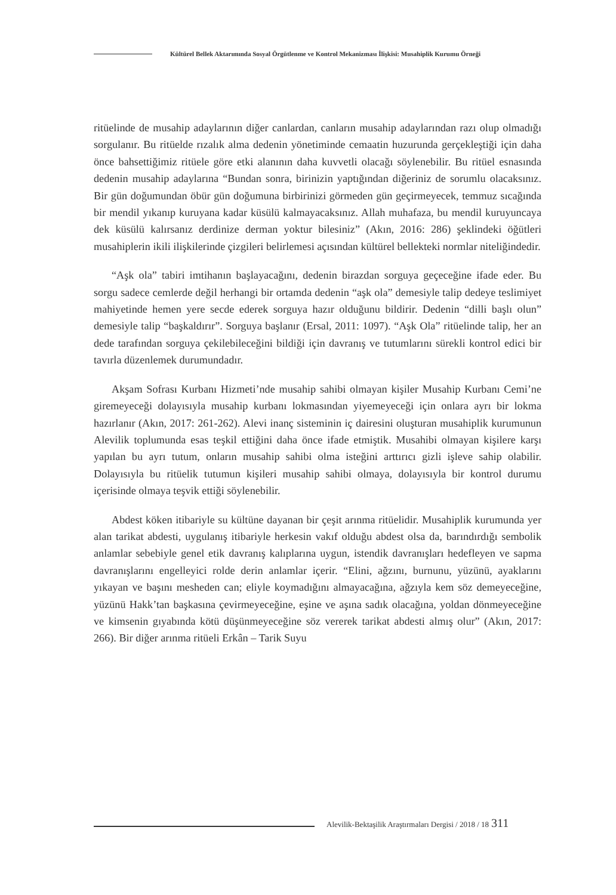Kültürel Bellek Aktarımında Sosyal Örgütlenme ve Kontrol Mekanizması İlişkisi: Musahiplik Kurumu Örneği
ritüelinde de musahip adaylarının diğer canlardan, canların musahip adaylarından razı olup olmadığı sorgulanır. Bu ritüelde rızalık alma dedenin yönetiminde cemaatin huzurunda gerçekleştiği için daha önce bahsettiğimiz ritüele göre etki alanının daha kuvvetli olacağı söylenebilir. Bu ritüel esnasında dedenin musahip adaylarına “Bundan sonra, birinizin yaptığından diğeriniz de sorumlu olacaksınız. Bir gün doğumundan öbür gün doğumuna birbirinizi görmeden gün geçirmeyecek, temmuz sıcağında bir mendil yıkanıp kuruyana kadar küsülü kalmayacaksınız. Allah muhafaza, bu mendil kuruyuncaya dek küsülü kalırsanız derdinize derman yoktur bilesiniz” (Akın, 2016: 286) şeklindeki öğütleri musahiplerin ikili ilişkilerinde çizgileri belirlemesi açısından kültürel bellekteki normlar niteliğindedir.
“Aşk ola” tabiri imtihanın başlayacağını, dedenin birazdan sorguya geçeceğine ifade eder. Bu sorgu sadece cemlerde değil herhangi bir ortamda dedenin “aşk ola” demesiyle talip dedeye teslimiyet mahiyetinde hemen yere secde ederek sorguya hazır olduğunu bildirir. Dedenin “dilli başlı olun” demesiyle talip “başkaldırır”. Sorguya başlanır (Ersal, 2011: 1097). “Aşk Ola” ritüelinde talip, her an dede tarafından sorguya çekilebileceğini bildiği için davranış ve tutumlarını sürekli kontrol edici bir tavırla düzenlemek durumundadır.
Akşam Sofrası Kurbanı Hizmeti’nde musahip sahibi olmayan kişiler Musahip Kurbanı Cemi’ne giremeyeceği dolayısıyla musahip kurbanı lokmasından yiyemeyeceği için onlara ayrı bir lokma hazırlanır (Akın, 2017: 261-262). Alevi inanç sisteminin iç dairesini oluşturan musahiplik kurumunun Alevilik toplumunda esas teşkil ettiğini daha önce ifade etmiştik. Musahibi olmayan kişilere karşı yapılan bu ayrı tutum, onların musahip sahibi olma isteğini arttırıcı gizli işleve sahip olabilir. Dolayısıyla bu ritüelik tutumun kişileri musahip sahibi olmaya, dolayısıyla bir kontrol durumu içerisinde olmaya teşvik ettiği söylenebilir.
Abdest köken itibariyle su kültüne dayanan bir çeşit arınma ritüelidir. Musahiplik kurumunda yer alan tarikat abdesti, uygulanış itibariyle herkesin vakıf olduğu abdest olsa da, barındırdığı sembolik anlamlar sebebiyle genel etik davranış kalıplarına uygun, istendik davranışları hedefleyen ve sapma davranışlarını engelleyici rolde derin anlamlar içerir. “Elini, ağzını, burnunu, yüzünü, ayaklarını yıkayan ve başını mesheden can; eliyle koymadığını almayacağına, ağzıyla kem söz demeyeceğine, yüzünü Hakk’tan başkasına çevirmeyeceğine, eşine ve aşına sadık olacağına, yoldan dönmeyeceğine ve kimsenin gıyabında kötü düşünmeyeceğine söz vererek tarikat abdesti almış olur” (Akın, 2017: 266). Bir diğer arınma ritüeli Erkân – Tarik Suyu
Alevilik-Bektaşilik Araştırmaları Dergisi / 2018 / 18 311